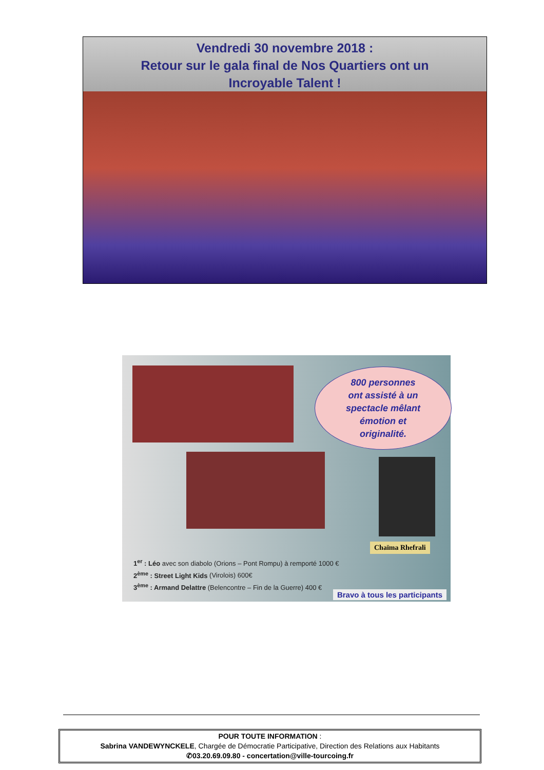Vendredi 30 novembre 2018 :
Retour sur le gala final de Nos Quartiers ont un
Incroyable Talent !
800 personnes
ont assisté à un
spectacle mêlant
émotion et
originalité.
Chaïma Rhefrali
1<sup>er</sup> : Léo avec son diabolo (Orions – Pont Rompu) à remporté 1000 €
2<sup>ème</sup> : Street Light Kids (Virolois) 600€
3<sup>ème</sup> : Armand Delattre (Belencontre – Fin de la Guerre) 400 €
Bravo à tous les participants
POUR TOUTE INFORMATION :
Sabrina VANDEWYNCKELE, Chargée de Démocratie Participative, Direction des Relations aux Habitants
✆03.20.69.09.80 - concertation@ville-tourcoing.fr